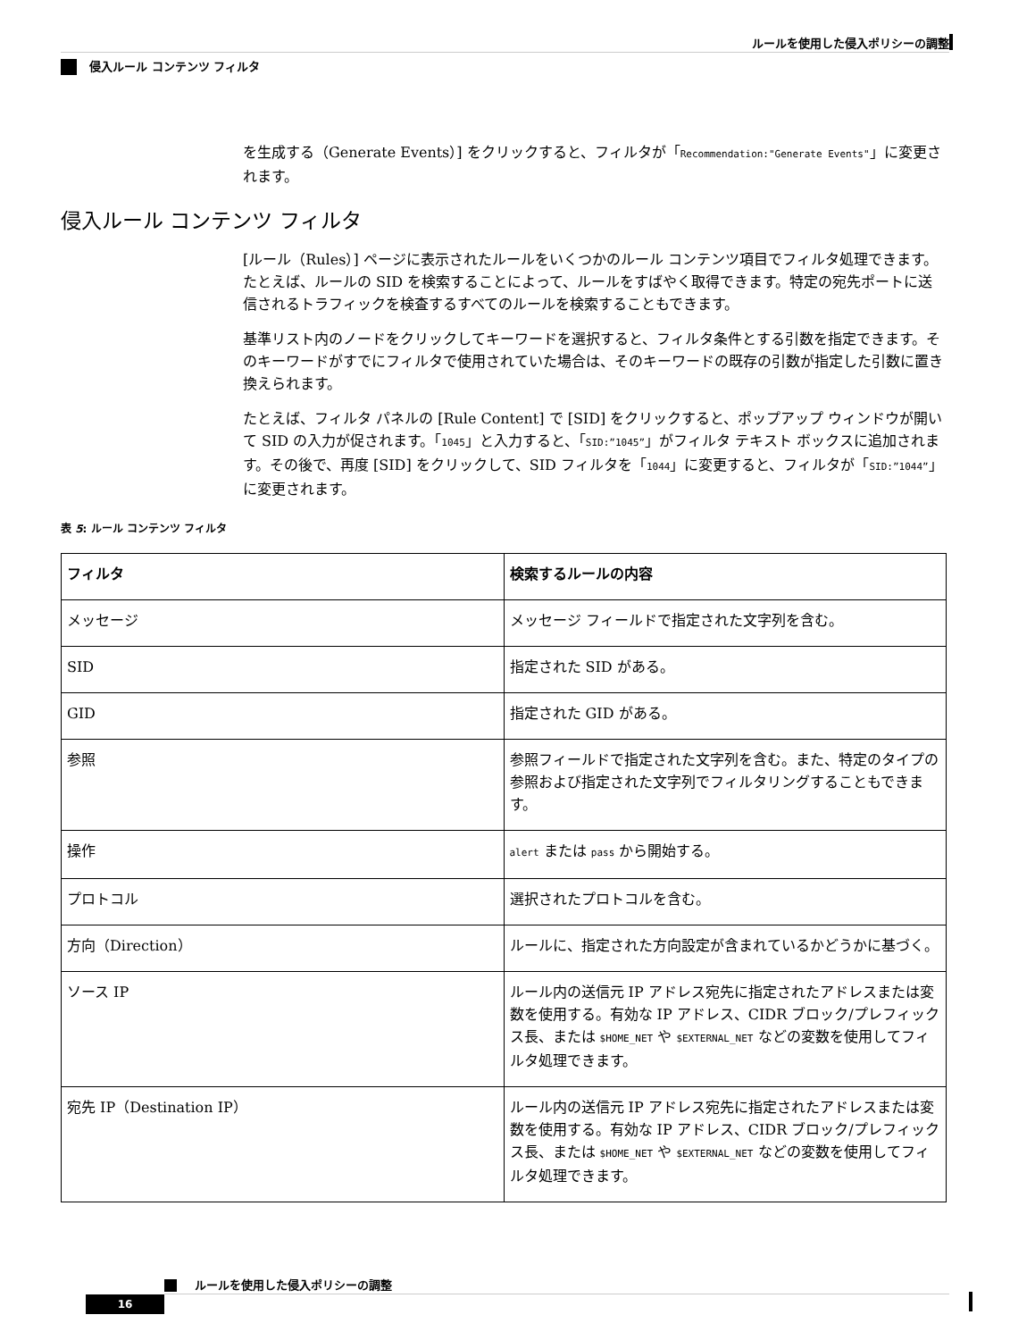ルールを使用した侵入ポリシーの調整
侵入ルール コンテンツ フィルタ
を生成する（Generate Events）] をクリックすると、フィルタが「Recommendation:"Generate Events"」に変更されます。
侵入ルール コンテンツ フィルタ
[ルール（Rules）] ページに表示されたルールをいくつかのルール コンテンツ項目でフィルタ処理できます。たとえば、ルールの SID を検索することによって、ルールをすばやく取得できます。特定の宛先ポートに送信されるトラフィックを検査するすべてのルールを検索することもできます。
基準リスト内のノードをクリックしてキーワードを選択すると、フィルタ条件とする引数を指定できます。そのキーワードがすでにフィルタで使用されていた場合は、そのキーワードの既存の引数が指定した引数に置き換えられます。
たとえば、フィルタ パネルの [Rule Content] で [SID] をクリックすると、ポップアップ ウィンドウが開いて SID の入力が促されます。「1045」と入力すると、「SID:”1045”」がフィルタ テキスト ボックスに追加されます。その後で、再度 [SID] をクリックして、SID フィルタを「1044」に変更すると、フィルタが「SID:”1044”」に変更されます。
表 5: ルール コンテンツ フィルタ
| フィルタ | 検索するルールの内容 |
| --- | --- |
| メッセージ | メッセージ フィールドで指定された文字列を含む。 |
| SID | 指定された SID がある。 |
| GID | 指定された GID がある。 |
| 参照 | 参照フィールドで指定された文字列を含む。また、特定のタイプの参照および指定された文字列でフィルタリングすることもできます。 |
| 操作 | alert または pass から開始する。 |
| プロトコル | 選択されたプロトコルを含む。 |
| 方向（Direction） | ルールに、指定された方向設定が含まれているかどうかに基づく。 |
| ソース IP | ルール内の送信元 IP アドレス宛先に指定されたアドレスまたは変数を使用する。有効な IP アドレス、CIDR ブロック/プレフィックス長、または $HOME_NET や $EXTERNAL_NET などの変数を使用してフィルタ処理できます。 |
| 宛先 IP（Destination IP） | ルール内の送信元 IP アドレス宛先に指定されたアドレスまたは変数を使用する。有効な IP アドレス、CIDR ブロック/プレフィックス長、または $HOME_NET や $EXTERNAL_NET などの変数を使用してフィルタ処理できます。 |
ルールを使用した侵入ポリシーの調整
16